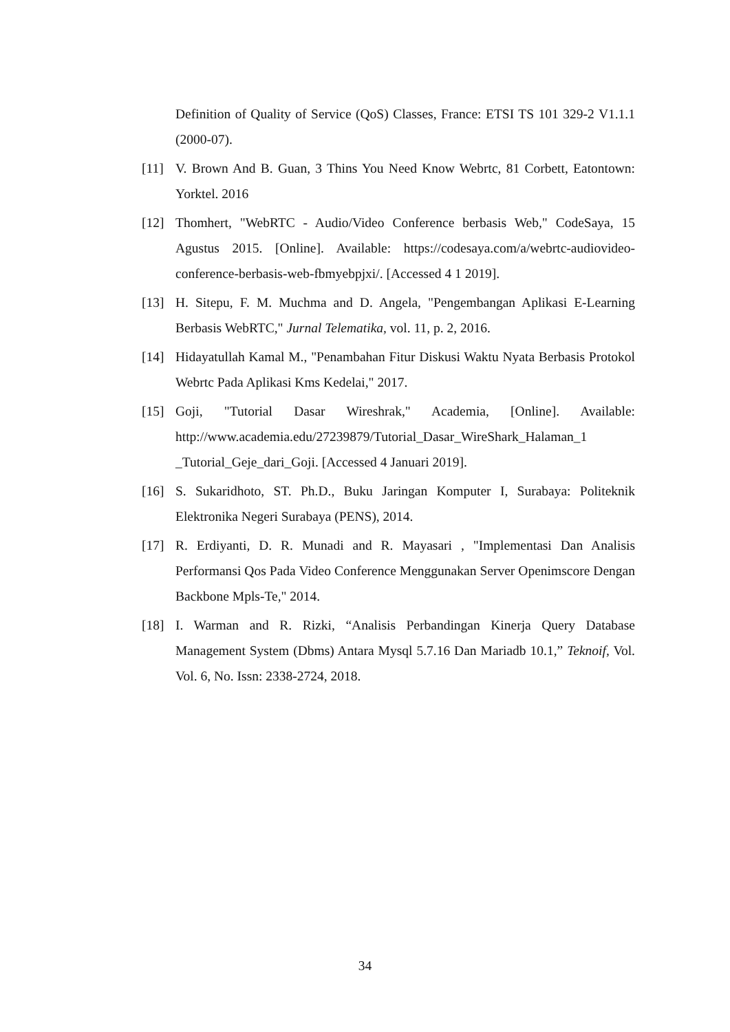Definition of Quality of Service (QoS) Classes, France: ETSI TS 101 329-2 V1.1.1 (2000-07).
[11] V. Brown And B. Guan, 3 Thins You Need Know Webrtc, 81 Corbett, Eatontown: Yorktel. 2016
[12] Thomhert, "WebRTC - Audio/Video Conference berbasis Web," CodeSaya, 15 Agustus 2015. [Online]. Available: https://codesaya.com/a/webrtc-audiovideo-conference-berbasis-web-fbmyebpjxi/. [Accessed 4 1 2019].
[13] H. Sitepu, F. M. Muchma and D. Angela, "Pengembangan Aplikasi E-Learning Berbasis WebRTC," Jurnal Telematika, vol. 11, p. 2, 2016.
[14] Hidayatullah Kamal M., "Penambahan Fitur Diskusi Waktu Nyata Berbasis Protokol Webrtc Pada Aplikasi Kms Kedelai," 2017.
[15] Goji, "Tutorial Dasar Wireshrak," Academia, [Online]. Available: http://www.academia.edu/27239879/Tutorial_Dasar_WireShark_Halaman_1 _Tutorial_Geje_dari_Goji. [Accessed 4 Januari 2019].
[16] S. Sukaridhoto, ST. Ph.D., Buku Jaringan Komputer I, Surabaya: Politeknik Elektronika Negeri Surabaya (PENS), 2014.
[17] R. Erdiyanti, D. R. Munadi and R. Mayasari , "Implementasi Dan Analisis Performansi Qos Pada Video Conference Menggunakan Server Openimscore Dengan Backbone Mpls-Te," 2014.
[18] I. Warman and R. Rizki, “Analisis Perbandingan Kinerja Query Database Management System (Dbms) Antara Mysql 5.7.16 Dan Mariadb 10.1,” Teknoif, Vol. Vol. 6, No. Issn: 2338-2724, 2018.
34